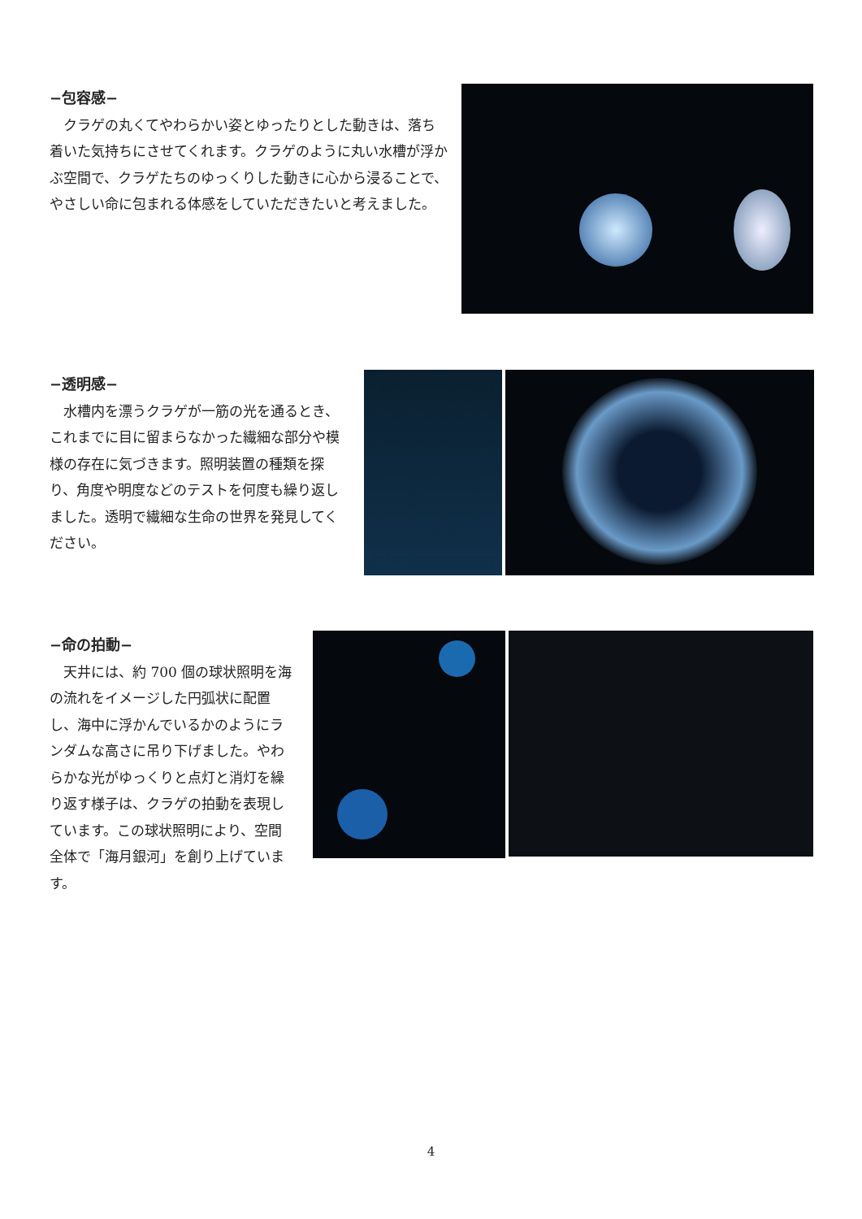−包容感−
クラゲの丸くてやわらかい姿とゆったりとした動きは、落ち着いた気持ちにさせてくれます。クラゲのように丸い水槽が浮かぶ空間で、クラゲたちのゆっくりした動きに心から浸ることで、やさしい命に包まれる体感をしていただきたいと考えました。
−透明感−
水槽内を漂うクラゲが一筋の光を通るとき、これまでに目に留まらなかった繊細な部分や模様の存在に気づきます。照明装置の種類を探り、角度や明度などのテストを何度も繰り返しました。透明で繊細な生命の世界を発見してください。
−命の拍動−
天井には、約 700 個の球状照明を海の流れをイメージした円弧状に配置し、海中に浮かんでいるかのようにランダムな高さに吊り下げました。やわらかな光がゆっくりと点灯と消灯を繰り返す様子は、クラゲの拍動を表現しています。この球状照明により、空間全体で「海月銀河」を創り上げています。
4